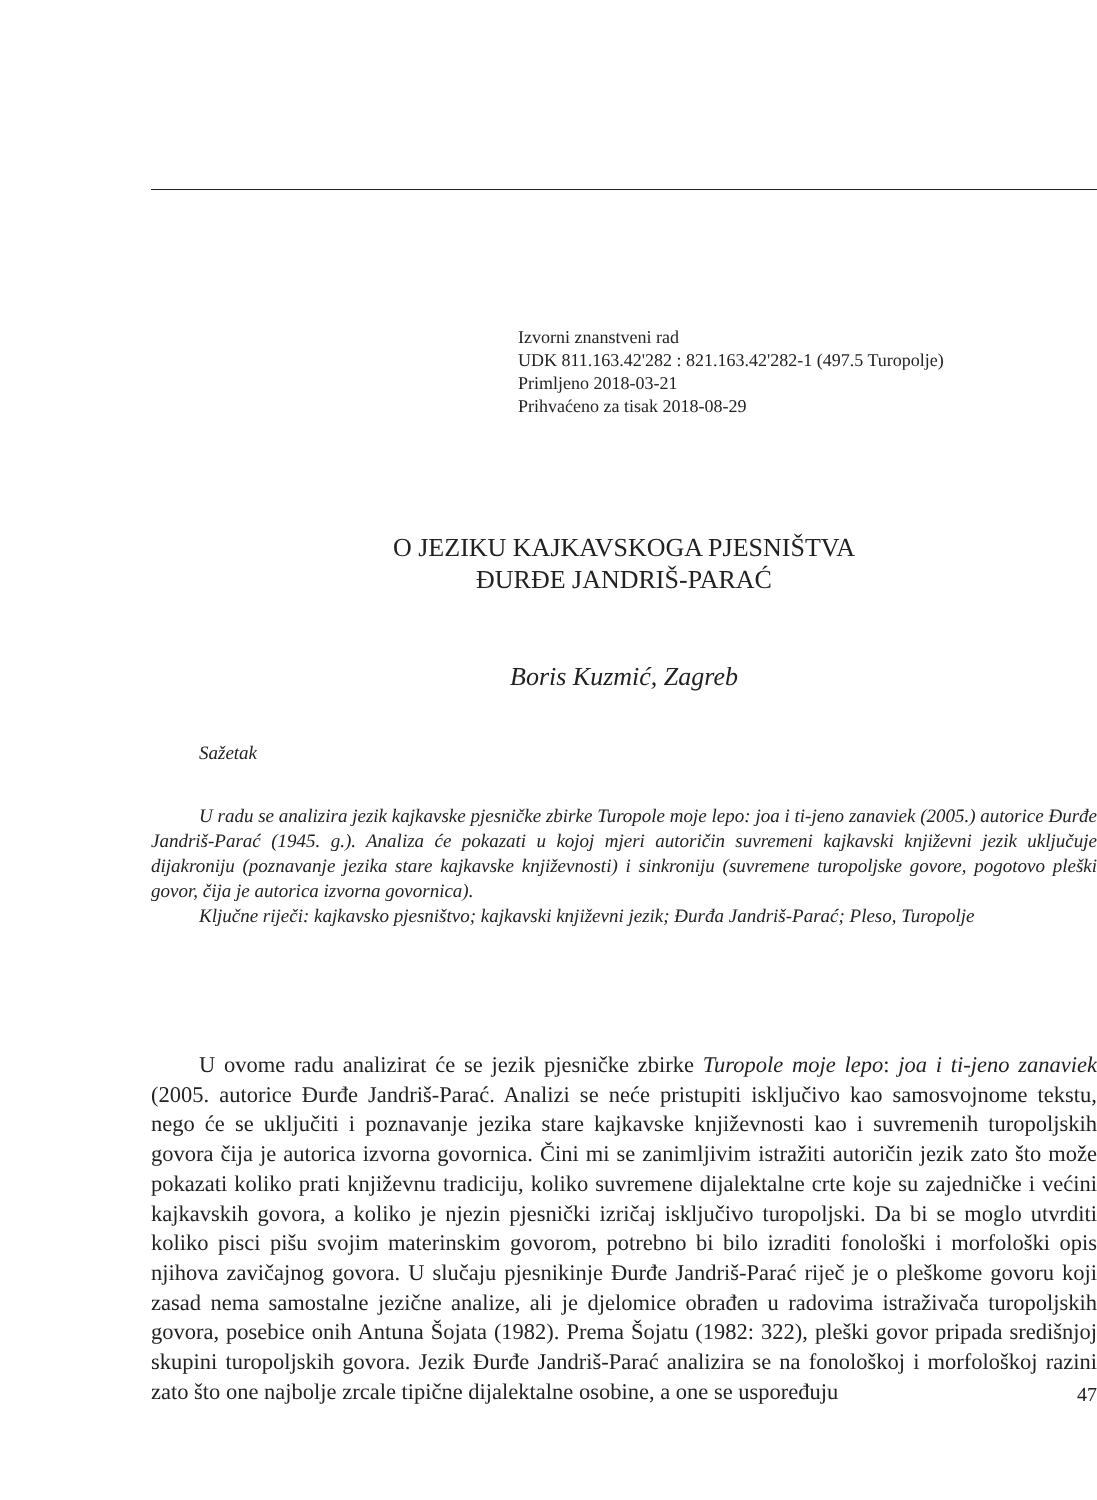Izvorni znanstveni rad
UDK 811.163.42'282 : 821.163.42'282-1 (497.5 Turopolje)
Primljeno 2018-03-21
Prihvaćeno za tisak 2018-08-29
O JEZIKU KAJKAVSKOGA PJESNIŠTVA
ĐURĐE JANDRIŠ-PARAĆ
Boris Kuzmić, Zagreb
Sažetak
U radu se analizira jezik kajkavske pjesničke zbirke Turopole moje lepo: joa i ti-jeno zanaviek (2005.) autorice Đurđe Jandriš-Parać (1945. g.). Analiza će pokazati u kojoj mjeri autoričin suvremeni kajkavski književni jezik uključuje dijakroniju (poznavanje jezika stare kajkavske književnosti) i sinkroniju (suvremene turopoljske govore, pogotovo pleški govor, čija je autorica izvorna govornica).
Ključne riječi: kajkavsko pjesništvo; kajkavski književni jezik; Đurđa Jandriš-Parać; Pleso, Turopolje
U ovome radu analizirat će se jezik pjesničke zbirke Turopole moje lepo: joa i ti-jeno zanaviek (2005. autorice Đurđe Jandriš-Parać. Analizi se neće pristupiti isključivo kao samosvojnome tekstu, nego će se uključiti i poznavanje jezika stare kajkavske književnosti kao i suvremenih turopoljskih govora čija je autorica izvorna govornica. Čini mi se zanimljivim istražiti autoričin jezik zato što može pokazati koliko prati književnu tradiciju, koliko suvremene dijalektalne crte koje su zajedničke i većini kajkavskih govora, a koliko je njezin pjesnički izričaj isključivo turopoljski. Da bi se moglo utvrditi koliko pisci pišu svojim materinskim govorom, potrebno bi bilo izraditi fonološki i morfološki opis njihova zavičajnog govora. U slučaju pjesnikinje Đurđe Jandriš-Parać riječ je o pleškome govoru koji zasad nema samostalne jezične analize, ali je djelomice obrađen u radovima istraživača turopoljskih govora, posebice onih Antuna Šojata (1982). Prema Šojatu (1982: 322), pleški govor pripada središnjoj skupini turopoljskih govora. Jezik Đurđe Jandriš-Parać analizira se na fonološkoj i morfološkoj razini zato što one najbolje zrcale tipične dijalektalne osobine, a one se uspoređuju
47